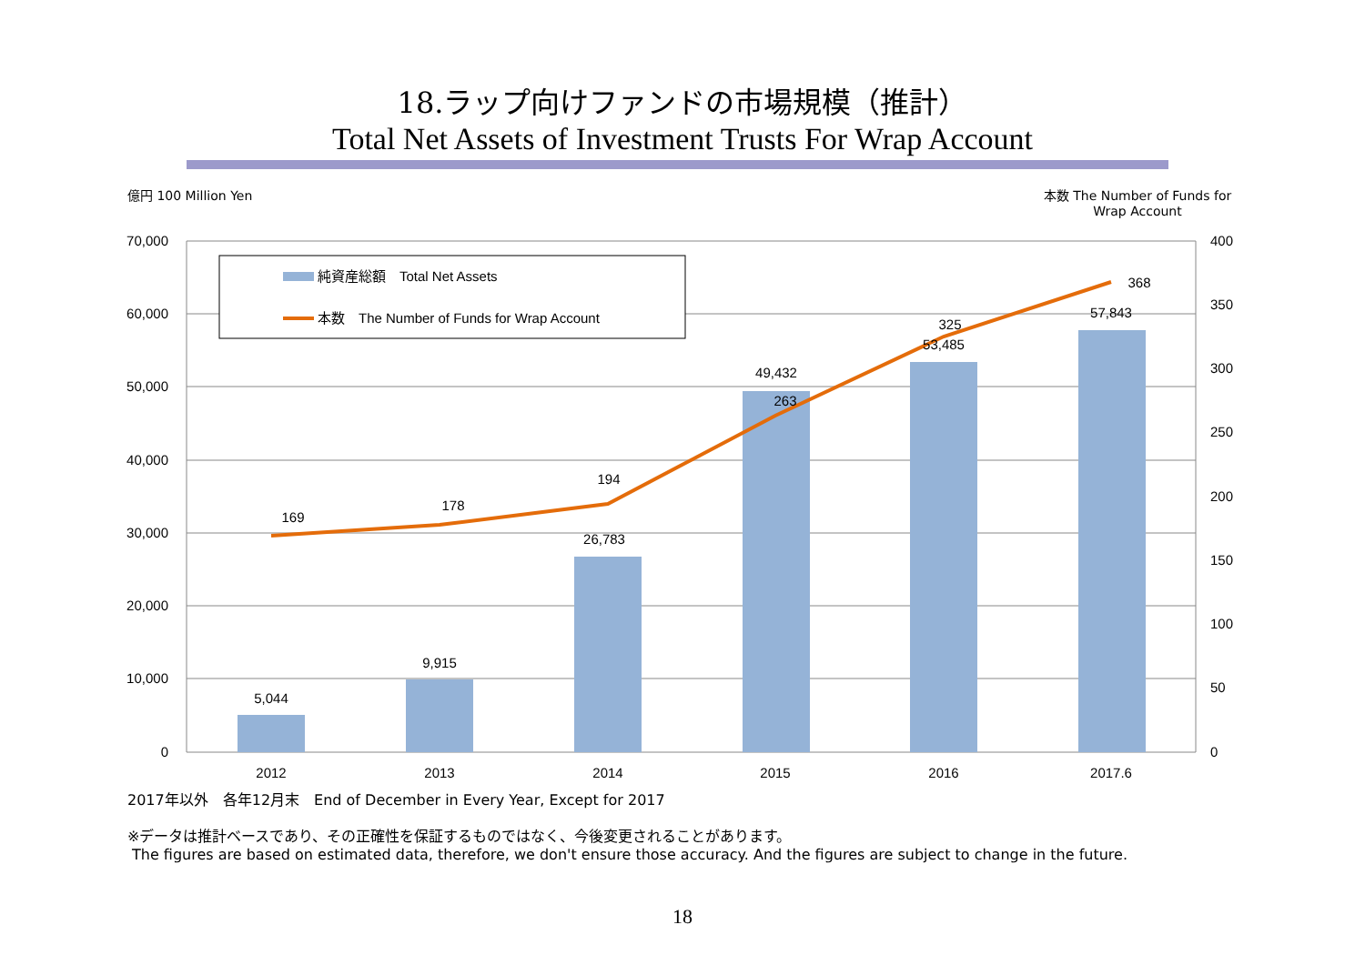18.ラップ向けファンドの市場規模（推計）
Total Net Assets of Investment Trusts For Wrap Account
億円 100 Million Yen 本数 The Number of Funds for Wrap Account
70,000
60,000
50,000
40,000
30,000
20,000
10,000
0
400
350
300
250
200
150
100
50
0
2012
2013
2014
2015
2016
2017.6
5,044
9,915
26,783
49,432
53,485
57,843
169
178
194
263
325
368
純資産総額　Total Net Assets
本数　The Number of Funds for Wrap Account
2017年以外　各年12月末　End of December in Every Year, Except for 2017
※データは推計ベースであり、その正確性を保証するものではなく、今後変更されることがあります。
The figures are based on estimated data, therefore, we don't ensure those accuracy. And the figures are subject to change in the future.
18